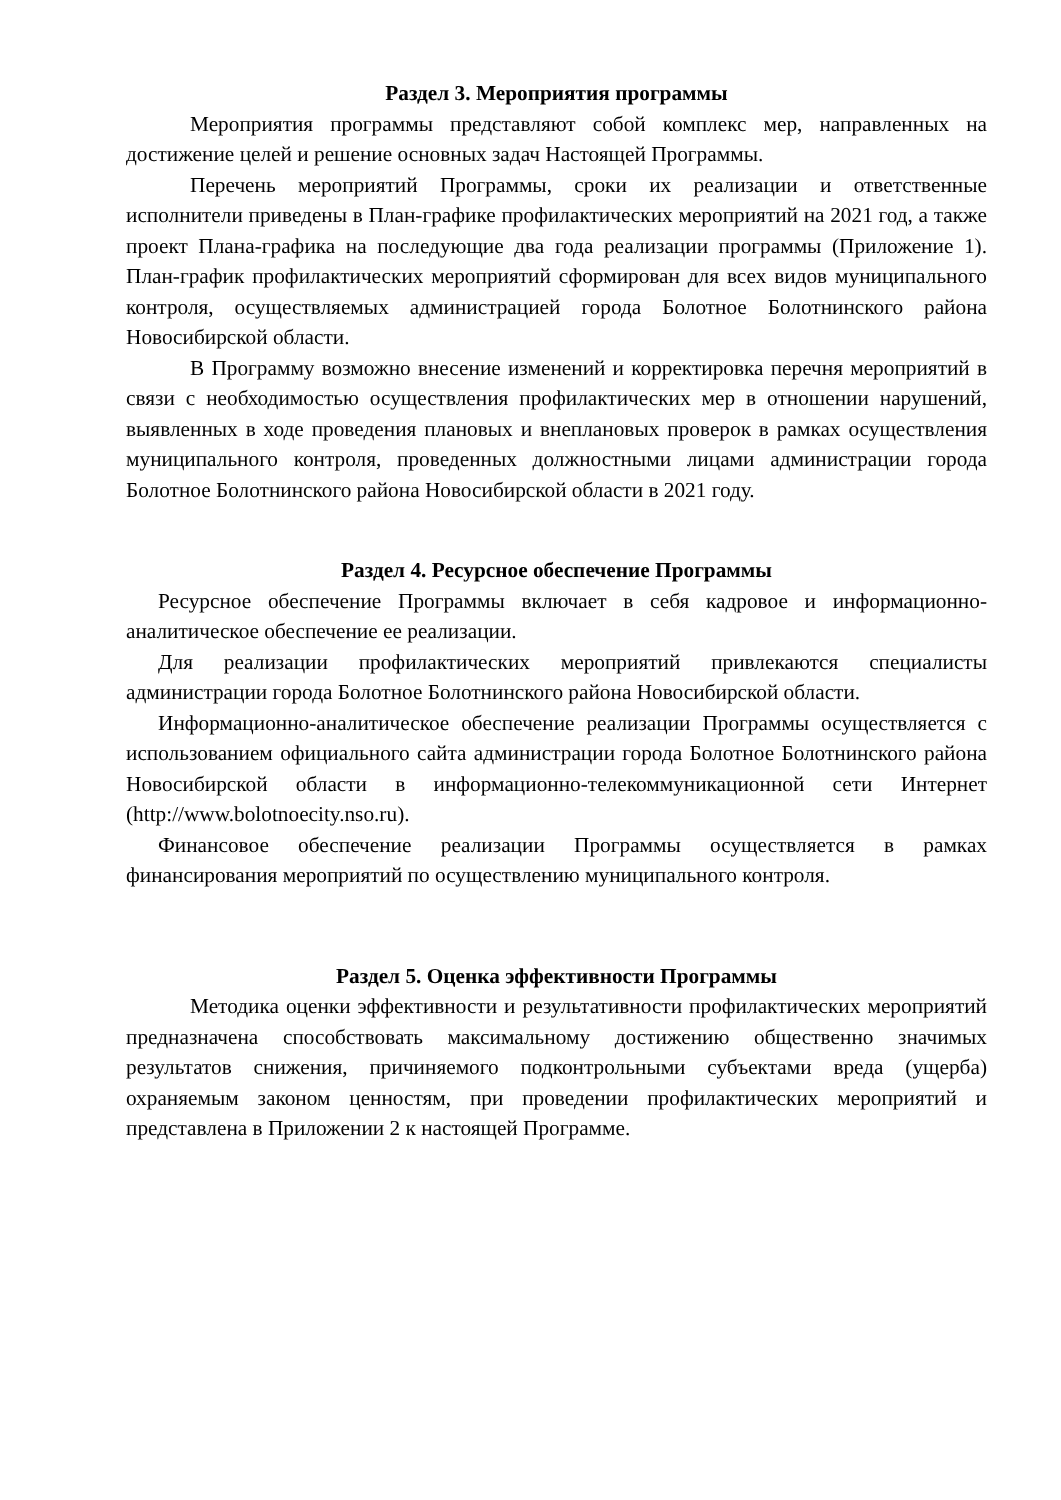Раздел 3. Мероприятия программы
Мероприятия программы представляют собой комплекс мер, направленных на достижение целей и решение основных задач Настоящей Программы.
Перечень мероприятий Программы, сроки их реализации и ответственные исполнители приведены в План-графике профилактических мероприятий на 2021 год, а также проект Плана-графика на последующие два года реализации программы (Приложение 1). План-график профилактических мероприятий сформирован для всех видов муниципального контроля, осуществляемых администрацией города Болотное Болотнинского района Новосибирской области.
В Программу возможно внесение изменений и корректировка перечня мероприятий в связи с необходимостью осуществления профилактических мер в отношении нарушений, выявленных в ходе проведения плановых и внеплановых проверок в рамках осуществления муниципального контроля, проведенных должностными лицами администрации города Болотное Болотнинского района Новосибирской области в 2021 году.
Раздел 4. Ресурсное обеспечение Программы
Ресурсное обеспечение Программы включает в себя кадровое и информационно-аналитическое обеспечение ее реализации.
Для реализации профилактических мероприятий привлекаются специалисты администрации города Болотное Болотнинского района Новосибирской области.
Информационно-аналитическое обеспечение реализации Программы осуществляется с использованием официального сайта администрации города Болотное Болотнинского района Новосибирской области в информационно-телекоммуникационной сети Интернет (http://www.bolotnoecity.nso.ru).
Финансовое обеспечение реализации Программы осуществляется в рамках финансирования мероприятий по осуществлению муниципального контроля.
Раздел 5. Оценка эффективности Программы
Методика оценки эффективности и результативности профилактических мероприятий предназначена способствовать максимальному достижению общественно значимых результатов снижения, причиняемого подконтрольными субъектами вреда (ущерба) охраняемым законом ценностям, при проведении профилактических мероприятий и представлена в Приложении 2 к настоящей Программе.